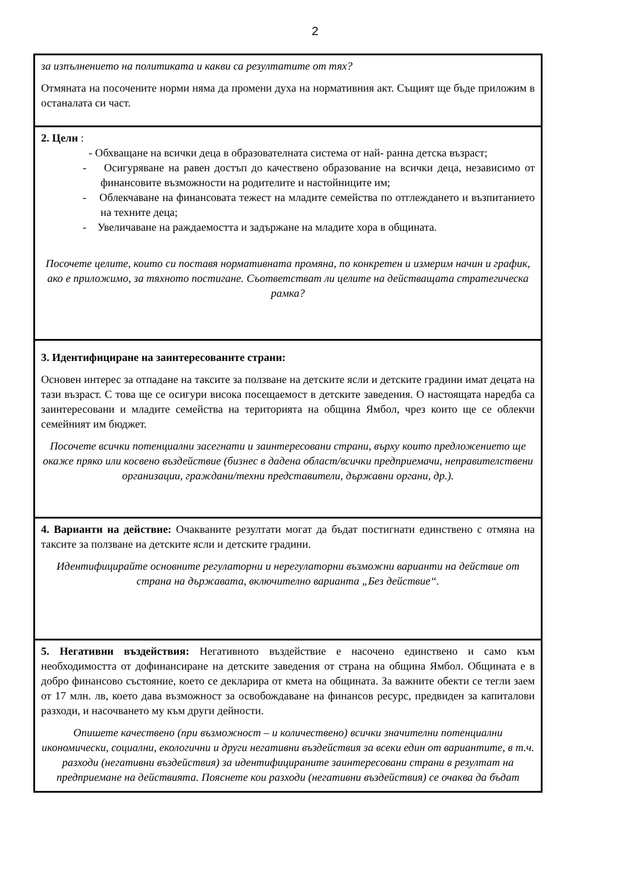2
за изпълнението на политиката и какви са резултатите от тях?
Отмяната на посочените норми няма да промени духа на нормативния акт. Същият ще бъде приложим в останалата си част.
2. Цели :
- Обхващане на всички деца в образователната система от най- ранна детска възраст;
- Осигуряване на равен достъп до качествено образование на всички деца, независимо от финансовите възможности на родителите и настойниците им;
- Облекчаване на финансовата тежест на младите семейства по отглеждането и възпитанието на техните деца;
- Увеличаване на раждаемостта и задържане на младите хора в общината.
Посочете целите, които си поставя нормативната промяна, по конкретен и измерим начин и график, ако е приложимо, за тяхното постигане. Съответстват ли целите на действащата стратегическа рамка?
3. Идентифициране на заинтересованите страни:
Основен интерес за отпадане на таксите за ползване на детските ясли и детските градини имат децата на тази възраст. С това ще се осигури висока посещаемост в детските заведения. О настоящата наредба са заинтересовани и младите семейства на територията на община Ямбол, чрез които ще се облекчи семейният им бюджет.
Посочете всички потенциални засегнати и заинтересовани страни, върху които предложението ще окаже пряко или косвено въздействие (бизнес в дадена област/всички предприемачи, неправителствени организации, граждани/техни представители, държавни органи, др.).
4. Варианти на действие: Очакваните резултати могат да бъдат постигнати единствено с отмяна на таксите за ползване на детските ясли и детските градини.
Идентифицирайте основните регулаторни и нерегулаторни възможни варианти на действие от страна на държавата, включително варианта „Без действие“.
5. Негативни въздействия: Негативното въздействие е насочено единствено и само към необходимостта от дофинансиране на детските заведения от страна на община Ямбол. Общината е в добро финансово състояние, което се декларира от кмета на общината. За важните обекти се тегли заем от 17 млн. лв, което дава възможност за освобождаване на финансов ресурс, предвиден за капиталови разходи, и насочването му към други дейности.
Опишете качествено (при възможност – и количествено) всички значителни потенциални икономически, социални, екологични и други негативни въздействия за всеки един от вариантите, в т.ч. разходи (негативни въздействия) за идентифицираните заинтересовани страни в резултат на предприемане на действията. Пояснете кои разходи (негативни въздействия) се очаква да бъдат